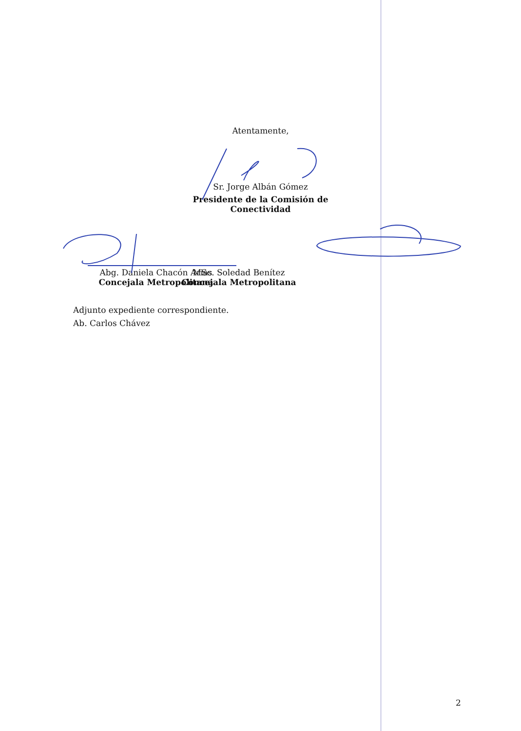Atentamente,
Sr. Jorge Albán Gómez
Presidente de la Comisión de
Conectividad
Abg. Daniela Chacón Arias
Concejala Metropolitana
MSc. Soledad Benítez
Concejala Metropolitana
Adjunto expediente correspondiente.
Ab. Carlos Chávez
2